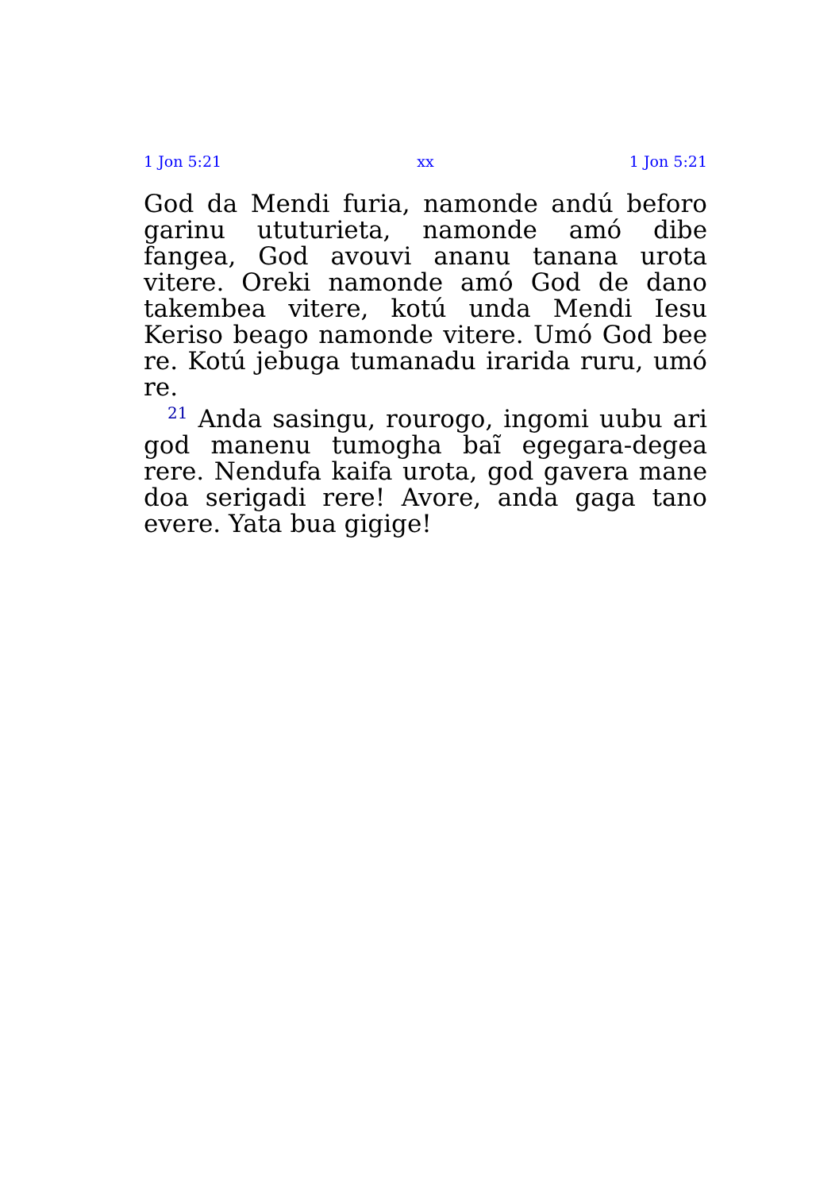1 Jon 5:21 xx 1 Jon 5:21
God da Mendi furia, namonde andú beforo garinu ututurieta, namonde amó dibe fangea, God avouvi ananu tanana urota vitere. Oreki namonde amó God de dano takembea vitere, kotú unda Mendi Iesu Keriso beago namonde vitere. Umó God bee re. Kotú jebuga tumanadu irarida ruru, umó re.
<sup>21</sup> Anda sasingu, rourogo, ingomi uubu ari god manenu tumogha baĩ egegara-degea rere. Nendufa kaifa urota, god gavera mane doa serigadi rere! Avore, anda gaga tano evere. Yata bua gigige!